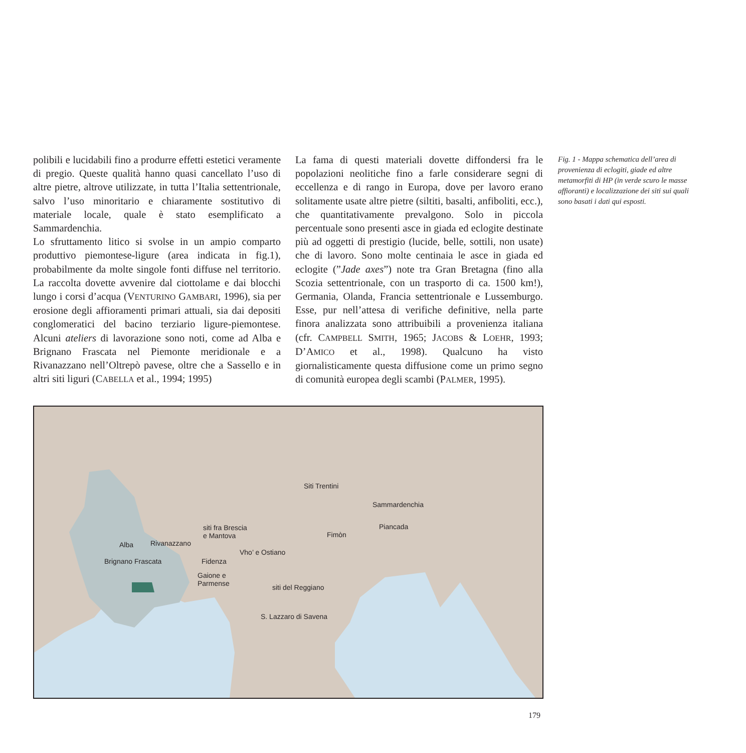polibili e lucidabili fino a produrre effetti estetici veramente di pregio. Queste qualità hanno quasi cancellato l’uso di altre pietre, altrove utilizzate, in tutta l’Italia settentrionale, salvo l’uso minoritario e chiaramente sostitutivo di materiale locale, quale è stato esemplificato a Sammardenchia.
Lo sfruttamento litico si svolse in un ampio comparto produttivo piemontese-ligure (area indicata in fig.1), probabilmente da molte singole fonti diffuse nel territorio. La raccolta dovette avvenire dal ciottolame e dai blocchi lungo i corsi d’acqua (VENTURINO GAMBARI, 1996), sia per erosione degli affioramenti primari attuali, sia dai depositi conglomeratici del bacino terziario ligure-piemontese. Alcuni ateliers di lavorazione sono noti, come ad Alba e Brignano Frascata nel Piemonte meridionale e a Rivanazzano nell’Oltrepò pavese, oltre che a Sassello e in altri siti liguri (CABELLA et al., 1994; 1995)
La fama di questi materiali dovette diffondersi fra le popolazioni neolitiche fino a farle considerare segni di eccellenza e di rango in Europa, dove per lavoro erano solitamente usate altre pietre (siltiti, basalti, anfiboliti, ecc.), che quantitativamente prevalgono. Solo in piccola percentuale sono presenti asce in giada ed eclogite destinate più ad oggetti di prestigio (lucide, belle, sottili, non usate) che di lavoro. Sono molte centinaia le asce in giada ed eclogite (”Jade axes”) note tra Gran Bretagna (fino alla Scozia settentrionale, con un trasporto di ca. 1500 km!), Germania, Olanda, Francia settentrionale e Lussemburgo. Esse, pur nell’attesa di verifiche definitive, nella parte finora analizzata sono attribuibili a provenienza italiana (cfr. CAMPBELL SMITH, 1965; JACOBS & LOEHR, 1993; D’AMICO et al., 1998). Qualcuno ha visto giornalisticamente questa diffusione come un primo segno di comunità europea degli scambi (PALMER, 1995).
Fig. 1 - Mappa schematica dell’area di provenienza di eclogiti, giade ed altre metamorfiti di HP (in verde scuro le masse affioranti) e localizzazione dei siti sui quali sono basati i dati qui esposti.
Siti Trentini
Sammardenchia
Piancada
Fimòn
siti fra Brescia
e Mantova
Alba Rivanazzano
Brignano Frascata
Vho’ e Ostiano
Fidenza
Gaione e
Parmense siti del Reggiano
S. Lazzaro di Savena
179